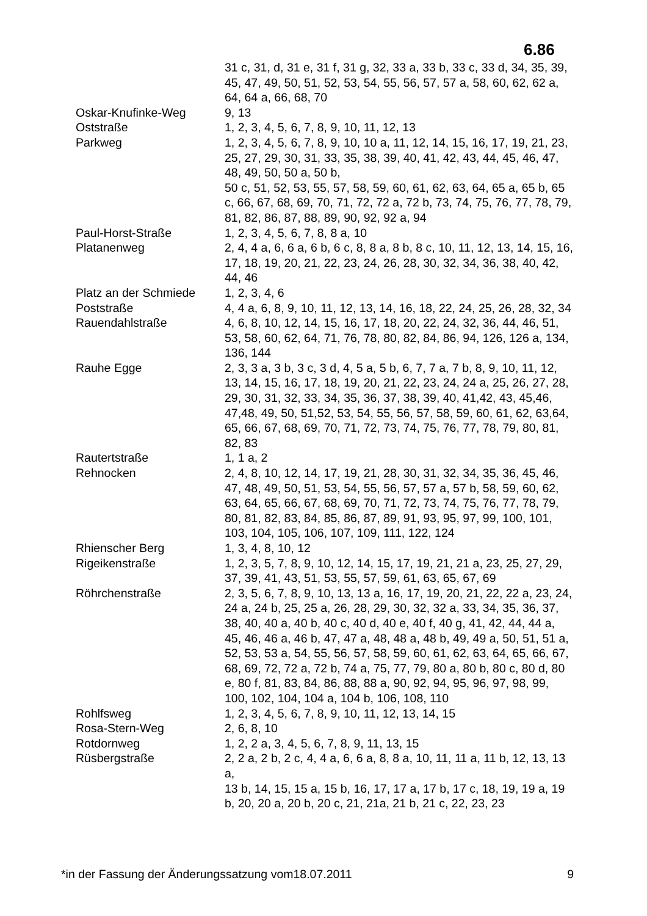6.86
| | 31 c, 31, d, 31 e, 31 f, 31 g, 32, 33 a, 33 b, 33 c, 33 d, 34, 35, 39, 45, 47, 49, 50, 51, 52, 53, 54, 55, 56, 57, 57 a, 58, 60, 62, 62 a, 64, 64 a, 66, 68, 70 |
| Oskar-Knufinke-Weg | 9, 13 |
| Oststraße | 1, 2, 3, 4, 5, 6, 7, 8, 9, 10, 11, 12, 13 |
| Parkweg | 1, 2, 3, 4, 5, 6, 7, 8, 9, 10, 10 a, 11, 12, 14, 15, 16, 17, 19, 21, 23, 25, 27, 29, 30, 31, 33, 35, 38, 39, 40, 41, 42, 43, 44, 45, 46, 47, 48, 49, 50, 50 a, 50 b, 50 c, 51, 52, 53, 55, 57, 58, 59, 60, 61, 62, 63, 64, 65 a, 65 b, 65 c, 66, 67, 68, 69, 70, 71, 72, 72 a, 72 b, 73, 74, 75, 76, 77, 78, 79, 81, 82, 86, 87, 88, 89, 90, 92, 92 a, 94 |
| Paul-Horst-Straße | 1, 2, 3, 4, 5, 6, 7, 8, 8 a, 10 |
| Platanenweg | 2, 4, 4 a, 6, 6 a, 6 b, 6 c, 8, 8 a, 8 b, 8 c, 10, 11, 12, 13, 14, 15, 16, 17, 18, 19, 20, 21, 22, 23, 24, 26, 28, 30, 32, 34, 36, 38, 40, 42, 44, 46 |
| Platz an der Schmiede | 1, 2, 3, 4, 6 |
| Poststraße | 4, 4 a, 6, 8, 9, 10, 11, 12, 13, 14, 16, 18, 22, 24, 25, 26, 28, 32, 34 |
| Rauendahlstraße | 4, 6, 8, 10, 12, 14, 15, 16, 17, 18, 20, 22, 24, 32, 36, 44, 46, 51, 53, 58, 60, 62, 64, 71, 76, 78, 80, 82, 84, 86, 94, 126, 126 a, 134, 136, 144 |
| Rauhe Egge | 2, 3, 3 a, 3 b, 3 c, 3 d, 4, 5 a, 5 b, 6, 7, 7 a, 7 b, 8, 9, 10, 11, 12, 13, 14, 15, 16, 17, 18, 19, 20, 21, 22, 23, 24, 24 a, 25, 26, 27, 28, 29, 30, 31, 32, 33, 34, 35, 36, 37, 38, 39, 40, 41,42, 43, 45,46, 47,48, 49, 50, 51,52, 53, 54, 55, 56, 57, 58, 59, 60, 61, 62, 63,64, 65, 66, 67, 68, 69, 70, 71, 72, 73, 74, 75, 76, 77, 78, 79, 80, 81, 82, 83 |
| Rautertstraße | 1, 1 a, 2 |
| Rehnocken | 2, 4, 8, 10, 12, 14, 17, 19, 21, 28, 30, 31, 32, 34, 35, 36, 45, 46, 47, 48, 49, 50, 51, 53, 54, 55, 56, 57, 57 a, 57 b, 58, 59, 60, 62, 63, 64, 65, 66, 67, 68, 69, 70, 71, 72, 73, 74, 75, 76, 77, 78, 79, 80, 81, 82, 83, 84, 85, 86, 87, 89, 91, 93, 95, 97, 99, 100, 101, 103, 104, 105, 106, 107, 109, 111, 122, 124 |
| Rhienscher Berg | 1, 3, 4, 8, 10, 12 |
| Rigeikenstraße | 1, 2, 3, 5, 7, 8, 9, 10, 12, 14, 15, 17, 19, 21, 21 a, 23, 25, 27, 29, 37, 39, 41, 43, 51, 53, 55, 57, 59, 61, 63, 65, 67, 69 |
| Röhrchenstraße | 2, 3, 5, 6, 7, 8, 9, 10, 13, 13 a, 16, 17, 19, 20, 21, 22, 22 a, 23, 24, 24 a, 24 b, 25, 25 a, 26, 28, 29, 30, 32, 32 a, 33, 34, 35, 36, 37, 38, 40, 40 a, 40 b, 40 c, 40 d, 40 e, 40 f, 40 g, 41, 42, 44, 44 a, 45, 46, 46 a, 46 b, 47, 47 a, 48, 48 a, 48 b, 49, 49 a, 50, 51, 51 a, 52, 53, 53 a, 54, 55, 56, 57, 58, 59, 60, 61, 62, 63, 64, 65, 66, 67, 68, 69, 72, 72 a, 72 b, 74 a, 75, 77, 79, 80 a, 80 b, 80 c, 80 d, 80 e, 80 f, 81, 83, 84, 86, 88, 88 a, 90, 92, 94, 95, 96, 97, 98, 99, 100, 102, 104, 104 a, 104 b, 106, 108, 110 |
| Rohlfsweg | 1, 2, 3, 4, 5, 6, 7, 8, 9, 10, 11, 12, 13, 14, 15 |
| Rosa-Stern-Weg | 2, 6, 8, 10 |
| Rotdornweg | 1, 2, 2 a, 3, 4, 5, 6, 7, 8, 9, 11, 13, 15 |
| Rüsbergstraße | 2, 2 a, 2 b, 2 c, 4, 4 a, 6, 6 a, 8, 8 a, 10, 11, 11 a, 11 b, 12, 13, 13 a, 13 b, 14, 15, 15 a, 15 b, 16, 17, 17 a, 17 b, 17 c, 18, 19, 19 a, 19 b, 20, 20 a, 20 b, 20 c, 21, 21a, 21 b, 21 c, 22, 23, 23 |
*in der Fassung der Änderungssatzung vom18.07.2011 9